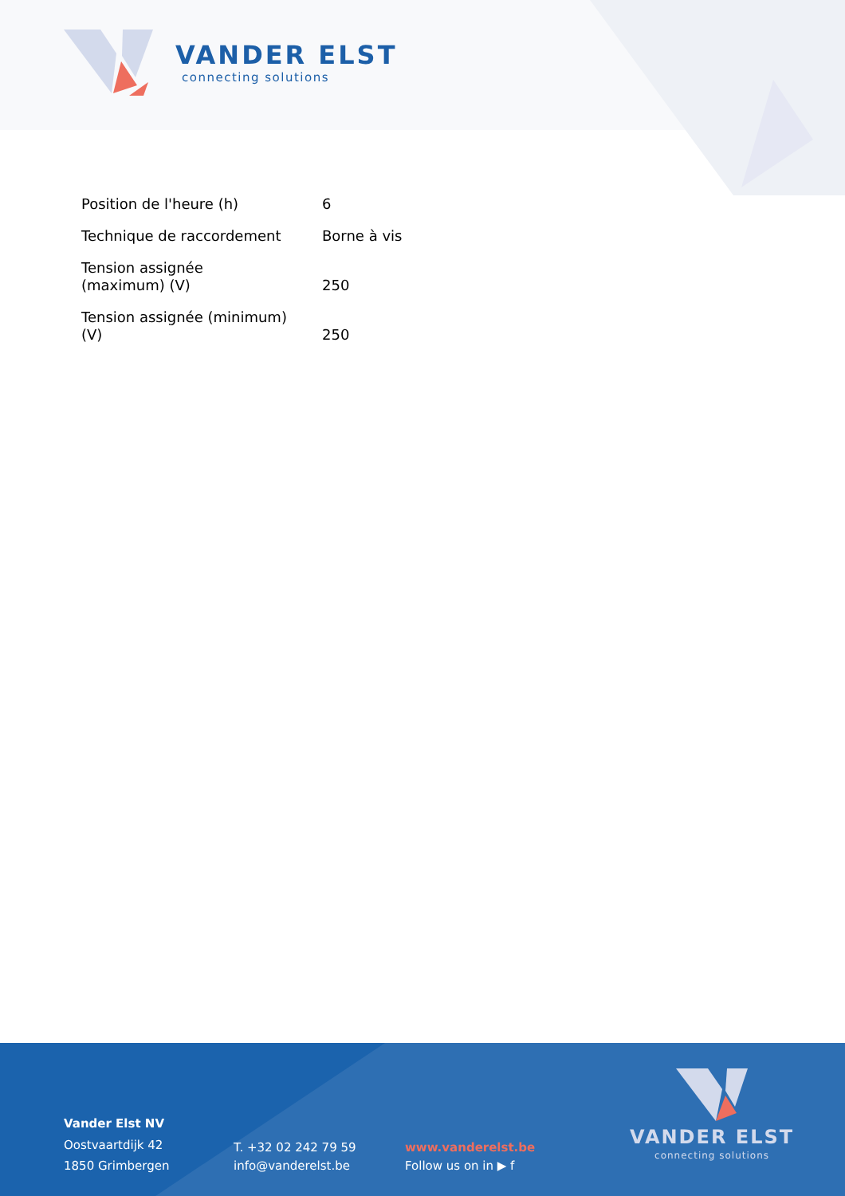VANDER ELST
connecting solutions
| Position de l'heure (h) | 6 |
| Technique de raccordement | Borne à vis |
| Tension assignée (maximum) (V) | 250 |
| Tension assignée (minimum) (V) | 250 |
Vander Elst NV
Oostvaartdijk 42
1850 Grimbergen
T. +32 02 242 79 59
info@vanderelst.be
www.vanderelst.be
Follow us on in ▶ f
VANDER ELST
connecting solutions